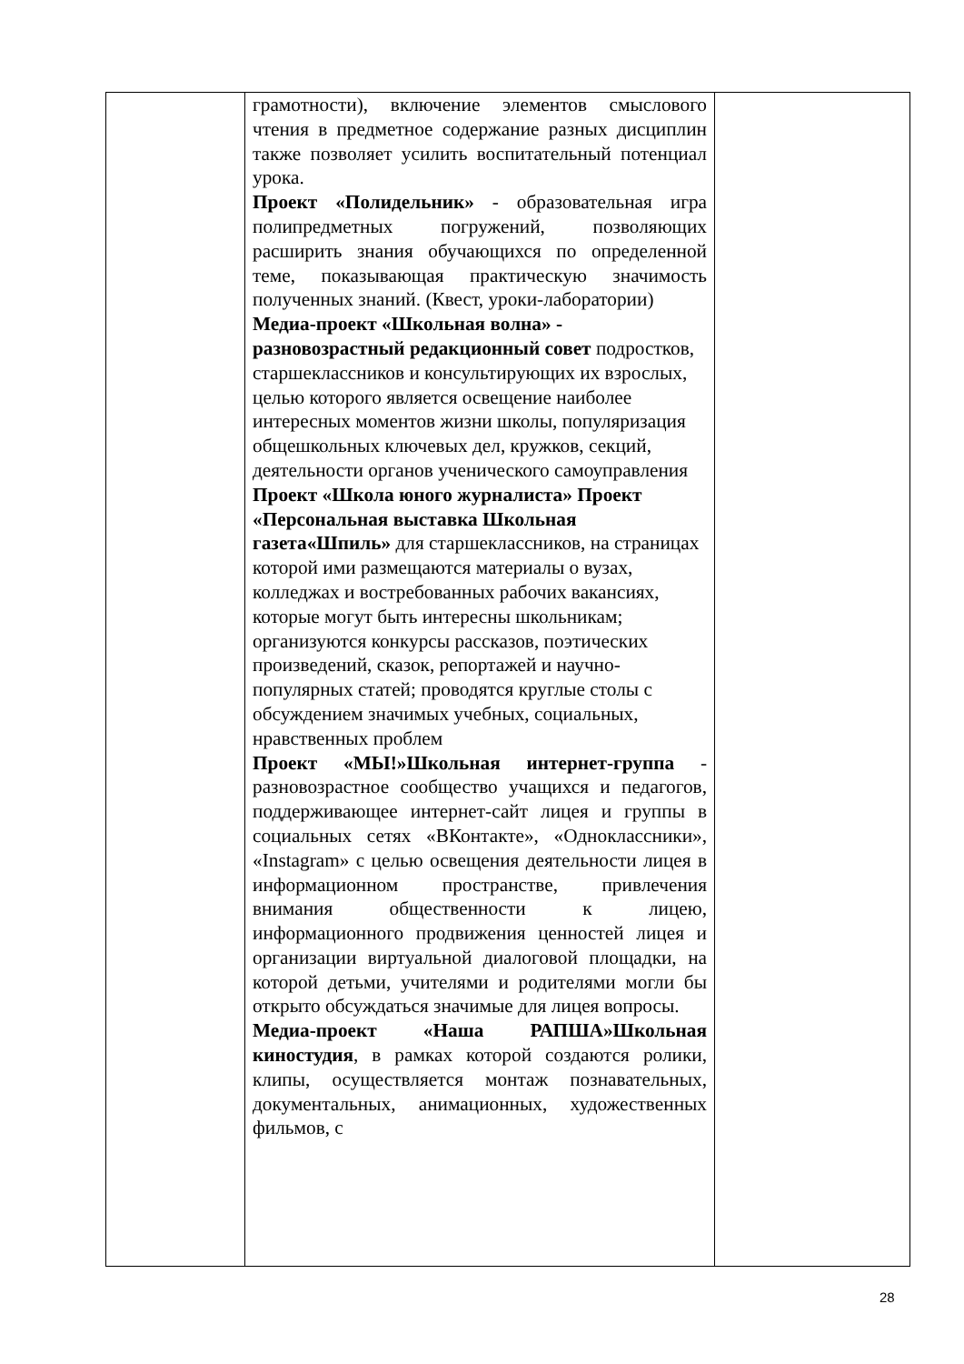| | грамотности), включение элементов смыслового чтения в предметное содержание разных дисциплин также позволяет усилить воспитательный потенциал урока. Проект «Полидельник» - образовательная игра полипредметных погружений, позволяющих расширить знания обучающихся по определенной теме, показывающая практическую значимость полученных знаний. (Квест, уроки-лаборатории) Медиа-проект «Школьная волна» - разновозрастный редакционный совет подростков, старшеклассников и консультирующих их взрослых, целью которого является освещение наиболее интересных моментов жизни школы, популяризация общешкольных ключевых дел, кружков, секций, деятельности органов ученического самоуправления Проект «Школа юного журналиста» Проект «Персональная выставка Школьная газета«Шпиль» для старшеклассников, на страницах которой ими размещаются материалы о вузах, колледжах и востребованных рабочих вакансиях, которые могут быть интересны школьникам; организуются конкурсы рассказов, поэтических произведений, сказок, репортажей и научно-популярных статей; проводятся круглые столы с обсуждением значимых учебных, социальных, нравственных проблем Проект «МЫ!»Школьная интернет-группа - разновозрастное сообщество учащихся и педагогов, поддерживающее интернет-сайт лицея и группы в социальных сетях «ВКонтакте», «Одноклассники», «Instagram» с целью освещения деятельности лицея в информационном пространстве, привлечения внимания общественности к лицею, информационного продвижения ценностей лицея и организации виртуальной диалоговой площадки, на которой детьми, учителями и родителями могли бы открыто обсуждаться значимые для лицея вопросы. Медиа-проект «Наша РАПША»Школьная киностудия , в рамках которой создаются ролики, клипы, осуществляется монтаж познавательных, документальных, анимационных, художественных фильмов, с | |
28